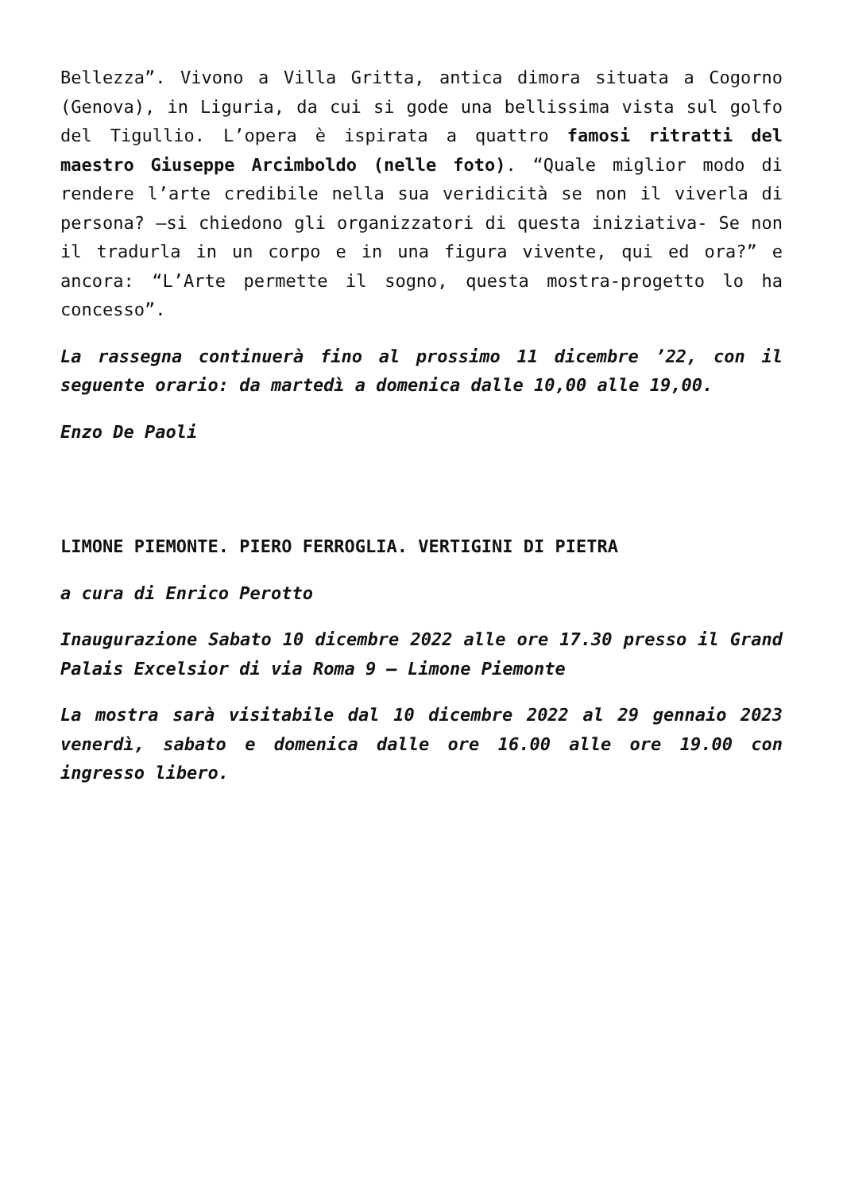Bellezza”. Vivono a Villa Gritta, antica dimora situata a Cogorno (Genova), in Liguria, da cui si gode una bellissima vista sul golfo del Tigullio. L’opera è ispirata a quattro famosi ritratti del maestro Giuseppe Arcimboldo (nelle foto). “Quale miglior modo di rendere l’arte credibile nella sua veridicità se non il viverla di persona? –si chiedono gli organizzatori di questa iniziativa- Se non il tradurla in un corpo e in una figura vivente, qui ed ora?” e ancora: “L’Arte permette il sogno, questa mostra-progetto lo ha concesso”.
La rassegna continuerà fino al prossimo 11 dicembre ’22, con il seguente orario: da martedì a domenica dalle 10,00 alle 19,00.
Enzo De Paoli
LIMONE PIEMONTE. PIERO FERROGLIA. VERTIGINI DI PIETRA
a cura di Enrico Perotto
Inaugurazione Sabato 10 dicembre 2022 alle ore 17.30 presso il Grand Palais Excelsior di via Roma 9 – Limone Piemonte
La mostra sarà visitabile dal 10 dicembre 2022 al 29 gennaio 2023 venerdì, sabato e domenica dalle ore 16.00 alle ore 19.00 con ingresso libero.